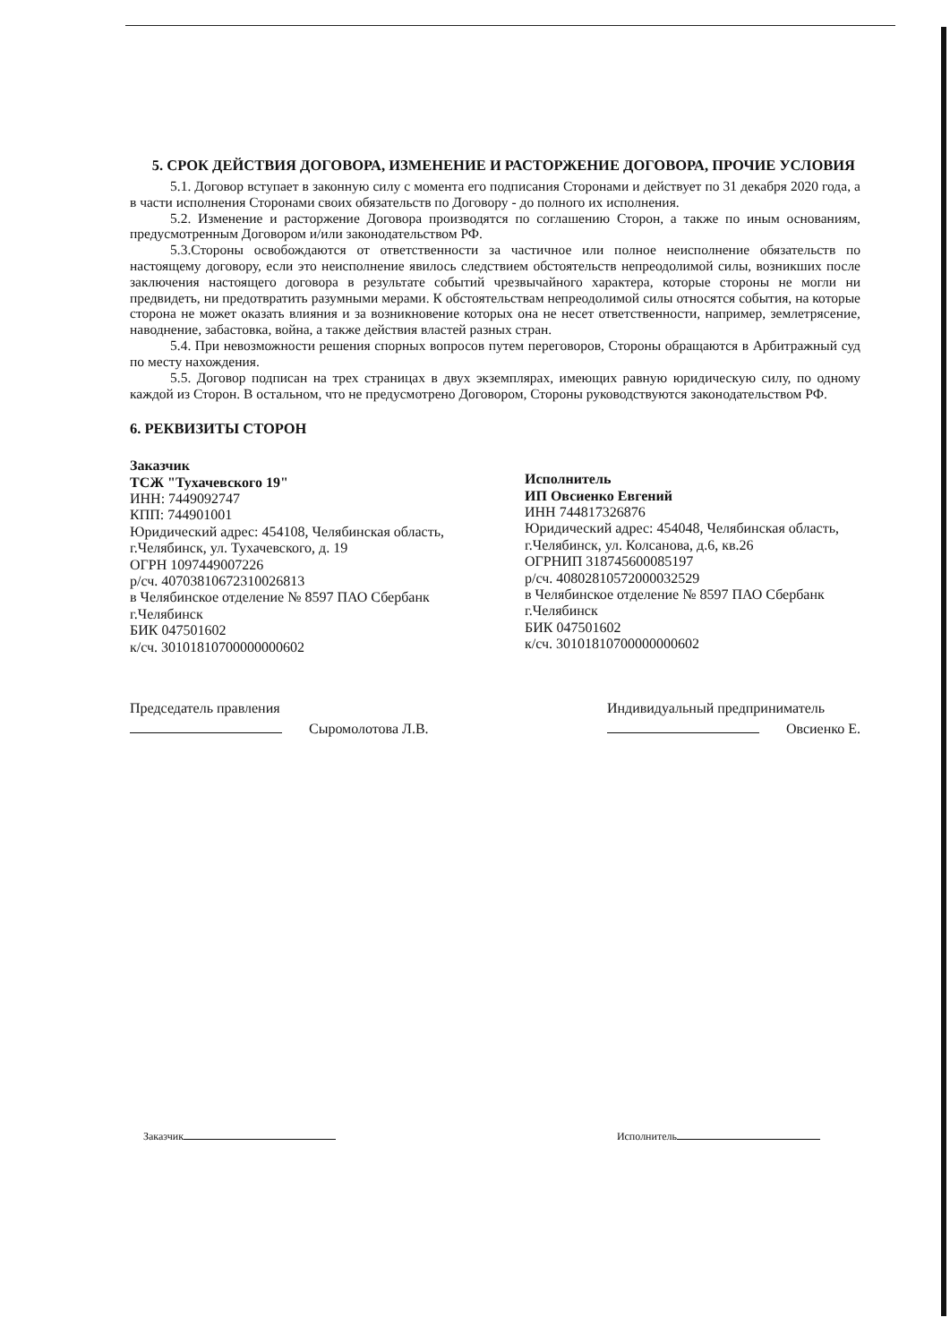5. СРОК ДЕЙСТВИЯ ДОГОВОРА, ИЗМЕНЕНИЕ И РАСТОРЖЕНИЕ ДОГОВОРА, ПРОЧИЕ УСЛОВИЯ
5.1. Договор вступает в законную силу с момента его подписания Сторонами и действует по 31 декабря 2020 года, а в части исполнения Сторонами своих обязательств по Договору - до полного их исполнения.
5.2. Изменение и расторжение Договора производятся по соглашению Сторон, а также по иным основаниям, предусмотренным Договором и/или законодательством РФ.
5.3.Стороны освобождаются от ответственности за частичное или полное неисполнение обязательств по настоящему договору, если это неисполнение явилось следствием обстоятельств непреодолимой силы, возникших после заключения настоящего договора в результате событий чрезвычайного характера, которые стороны не могли ни предвидеть, ни предотвратить разумными мерами. К обстоятельствам непреодолимой силы относятся события, на которые сторона не может оказать влияния и за возникновение которых она не несет ответственности, например, землетрясение, наводнение, забастовка, война, а также действия властей разных стран.
5.4. При невозможности решения спорных вопросов путем переговоров, Стороны обращаются в Арбитражный суд по месту нахождения.
5.5. Договор подписан на трех страницах в двух экземплярах, имеющих равную юридическую силу, по одному каждой из Сторон. В остальном, что не предусмотрено Договором, Стороны руководствуются законодательством РФ.
6. РЕКВИЗИТЫ СТОРОН
Заказчик
ТСЖ "Тухачевского 19"
ИНН: 7449092747
КПП: 744901001
Юридический адрес: 454108, Челябинская область, г.Челябинск, ул. Тухачевского, д. 19
ОГРН 1097449007226
р/сч. 40703810672310026813
в Челябинское отделение № 8597 ПАО Сбербанк г.Челябинск
БИК 047501602
к/сч. 30101810700000000602
Исполнитель
ИП Овсиенко Евгений
ИНН 744817326876
Юридический адрес: 454048, Челябинская область, г.Челябинск, ул. Колсанова, д.6, кв.26
ОГРНИП 318745600085197
р/сч. 40802810572000032529
в Челябинское отделение № 8597 ПАО Сбербанк г.Челябинск
БИК 047501602
к/сч. 30101810700000000602
Председатель правления
Сыромолотова Л.В.
Индивидуальный предприниматель
Овсиенко Е.
Заказчик Исполнитель